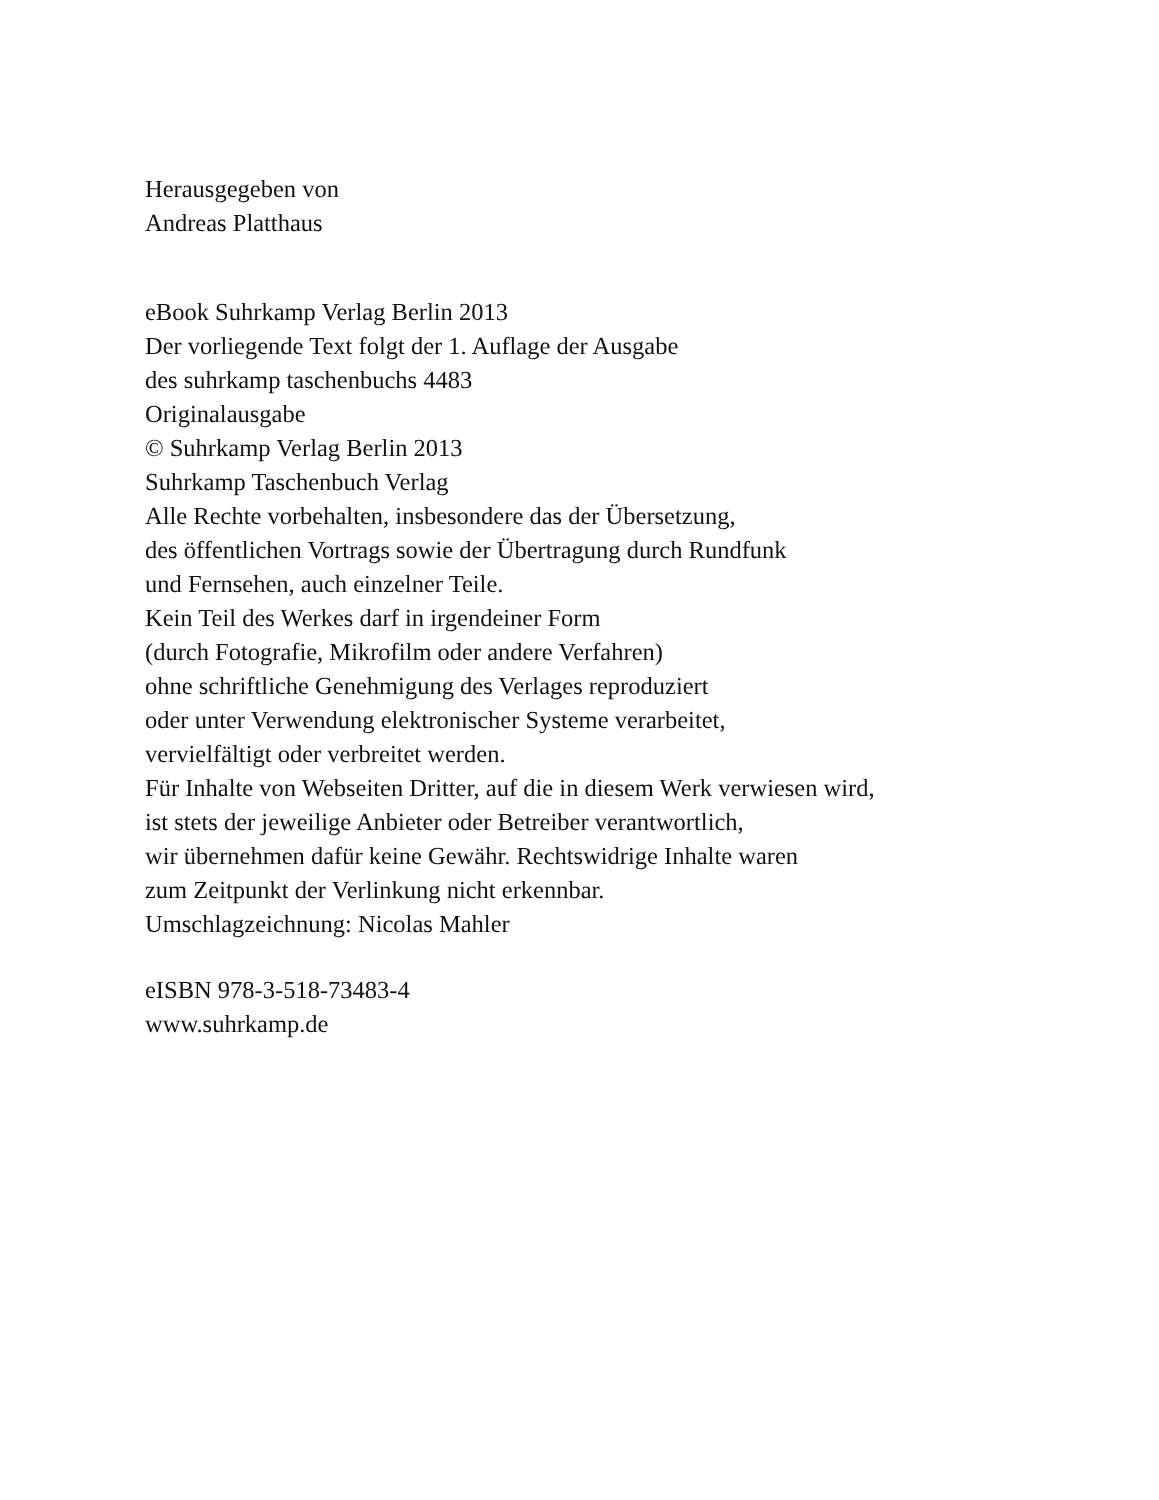Herausgegeben von
Andreas Platthaus
eBook Suhrkamp Verlag Berlin 2013
Der vorliegende Text folgt der 1. Auflage der Ausgabe
des suhrkamp taschenbuchs 4483
Originalausgabe
© Suhrkamp Verlag Berlin 2013
Suhrkamp Taschenbuch Verlag
Alle Rechte vorbehalten, insbesondere das der Übersetzung,
des öffentlichen Vortrags sowie der Übertragung durch Rundfunk
und Fernsehen, auch einzelner Teile.
Kein Teil des Werkes darf in irgendeiner Form
(durch Fotografie, Mikrofilm oder andere Verfahren)
ohne schriftliche Genehmigung des Verlages reproduziert
oder unter Verwendung elektronischer Systeme verarbeitet,
vervielfältigt oder verbreitet werden.
Für Inhalte von Webseiten Dritter, auf die in diesem Werk verwiesen wird,
ist stets der jeweilige Anbieter oder Betreiber verantwortlich,
wir übernehmen dafür keine Gewähr. Rechtswidrige Inhalte waren
zum Zeitpunkt der Verlinkung nicht erkennbar.
Umschlagzeichnung: Nicolas Mahler
eISBN 978-3-518-73483-4
www.suhrkamp.de